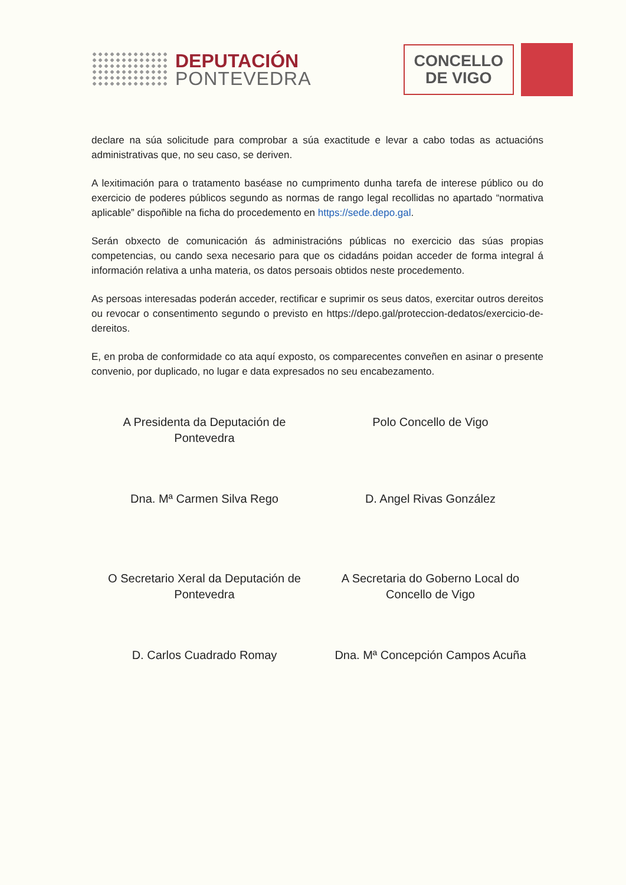DEPUTACIÓN
PONTEVEDRA
CONCELLO
DE VIGO
declare na súa solicitude para comprobar a súa exactitude e levar a cabo todas as actuacións administrativas que, no seu caso, se deriven.
A lexitimación para o tratamento baséase no cumprimento dunha tarefa de interese público ou do exercicio de poderes públicos segundo as normas de rango legal recollidas no apartado “normativa aplicable” dispoñible na ficha do procedemento en https://sede.depo.gal.
Serán obxecto de comunicación ás administracións públicas no exercicio das súas propias competencias, ou cando sexa necesario para que os cidadáns poidan acceder de forma integral á información relativa a unha materia, os datos persoais obtidos neste procedemento.
As persoas interesadas poderán acceder, rectificar e suprimir os seus datos, exercitar outros dereitos ou revocar o consentimento segundo o previsto en https://depo.gal/proteccion-dedatos/exercicio-de-dereitos.
E, en proba de conformidade co ata aquí exposto, os comparecentes conveñen en asinar o presente convenio, por duplicado, no lugar e data expresados no seu encabezamento.
A Presidenta da Deputación de
Pontevedra
Polo Concello de Vigo
Dna. Mª Carmen Silva Rego
D. Angel Rivas González
O Secretario Xeral da Deputación de
Pontevedra
A Secretaria do Goberno Local do
Concello de Vigo
D. Carlos Cuadrado Romay
Dna. Mª Concepción Campos Acuña